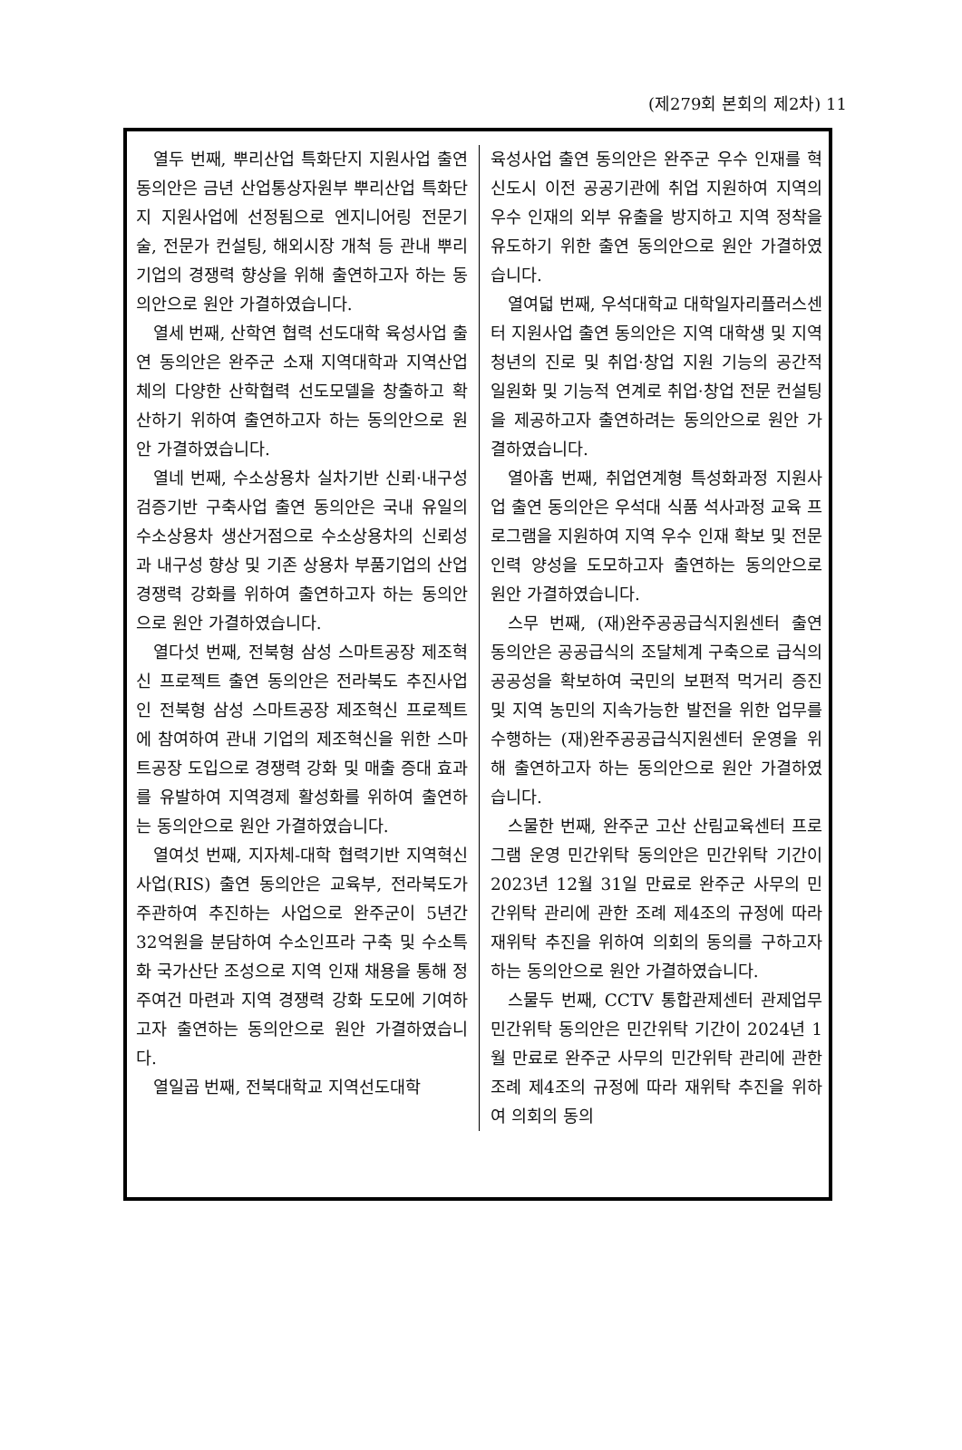(제279회 본회의 제2차) 11
열두 번째, 뿌리산업 특화단지 지원사업 출연 동의안은 금년 산업통상자원부 뿌리산업 특화단지 지원사업에 선정됨으로 엔지니어링 전문기술, 전문가 컨설팅, 해외시장 개척 등 관내 뿌리기업의 경쟁력 향상을 위해 출연하고자 하는 동의안으로 원안 가결하였습니다.
열세 번째, 산학연 협력 선도대학 육성사업 출연 동의안은 완주군 소재 지역대학과 지역산업체의 다양한 산학협력 선도모델을 창출하고 확산하기 위하여 출연하고자 하는 동의안으로 원안 가결하였습니다.
열네 번째, 수소상용차 실차기반 신뢰·내구성 검증기반 구축사업 출연 동의안은 국내 유일의 수소상용차 생산거점으로 수소상용차의 신뢰성과 내구성 향상 및 기존 상용차 부품기업의 산업경쟁력 강화를 위하여 출연하고자 하는 동의안으로 원안 가결하였습니다.
열다섯 번째, 전북형 삼성 스마트공장 제조혁신 프로젝트 출연 동의안은 전라북도 추진사업인 전북형 삼성 스마트공장 제조혁신 프로젝트에 참여하여 관내 기업의 제조혁신을 위한 스마트공장 도입으로 경쟁력 강화 및 매출 증대 효과를 유발하여 지역경제 활성화를 위하여 출연하는 동의안으로 원안 가결하였습니다.
열여섯 번째, 지자체-대학 협력기반 지역혁신사업(RIS) 출연 동의안은 교육부, 전라북도가 주관하여 추진하는 사업으로 완주군이 5년간 32억원을 분담하여 수소인프라 구축 및 수소특화 국가산단 조성으로 지역 인재 채용을 통해 정주여건 마련과 지역 경쟁력 강화 도모에 기여하고자 출연하는 동의안으로 원안 가결하였습니다.
열일곱 번째, 전북대학교 지역선도대학
육성사업 출연 동의안은 완주군 우수 인재를 혁신도시 이전 공공기관에 취업 지원하여 지역의 우수 인재의 외부 유출을 방지하고 지역 정착을 유도하기 위한 출연 동의안으로 원안 가결하였습니다.
열여덟 번째, 우석대학교 대학일자리플러스센터 지원사업 출연 동의안은 지역 대학생 및 지역 청년의 진로 및 취업·창업 지원 기능의 공간적 일원화 및 기능적 연계로 취업·창업 전문 컨설팅을 제공하고자 출연하려는 동의안으로 원안 가결하였습니다.
열아홉 번째, 취업연계형 특성화과정 지원사업 출연 동의안은 우석대 식품 석사과정 교육 프로그램을 지원하여 지역 우수 인재 확보 및 전문 인력 양성을 도모하고자 출연하는 동의안으로 원안 가결하였습니다.
스무 번째, (재)완주공공급식지원센터 출연 동의안은 공공급식의 조달체계 구축으로 급식의 공공성을 확보하여 국민의 보편적 먹거리 증진 및 지역 농민의 지속가능한 발전을 위한 업무를 수행하는 (재)완주공공급식지원센터 운영을 위해 출연하고자 하는 동의안으로 원안 가결하였습니다.
스물한 번째, 완주군 고산 산림교육센터 프로그램 운영 민간위탁 동의안은 민간위탁 기간이 2023년 12월 31일 만료로 완주군 사무의 민간위탁 관리에 관한 조례 제4조의 규정에 따라 재위탁 추진을 위하여 의회의 동의를 구하고자 하는 동의안으로 원안 가결하였습니다.
스물두 번째, CCTV 통합관제센터 관제업무 민간위탁 동의안은 민간위탁 기간이 2024년 1월 만료로 완주군 사무의 민간위탁 관리에 관한 조례 제4조의 규정에 따라 재위탁 추진을 위하여 의회의 동의